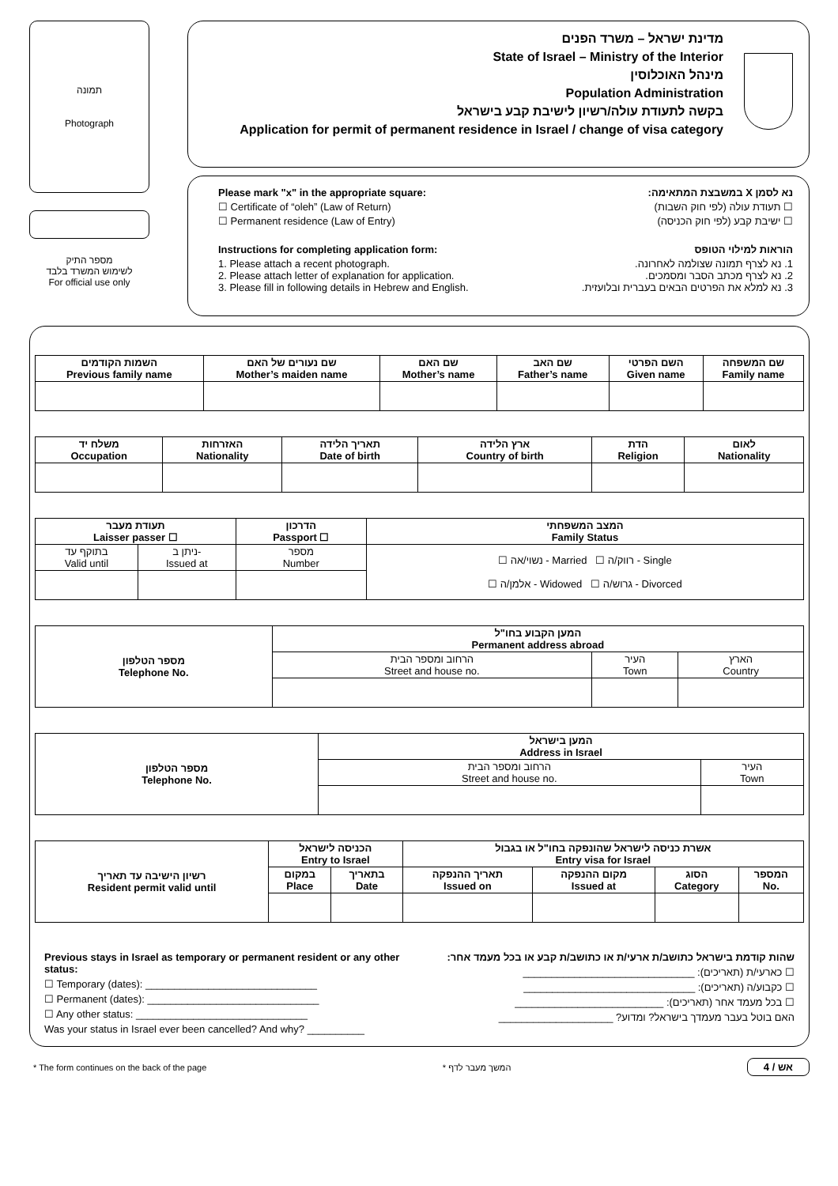תמונה
Photograph
מספר התיק
לשימוש המשרד בלבד
For official use only
מדינת ישראל – משרד הפנים
State of Israel – Ministry of the Interior
מינהל האוכלוסין
Population Administration
בקשה לתעודת עולה/רשיון לישיבת קבע בישראל
Application for permit of permanent residence in Israel / change of visa category
Please mark "x" in the appropriate square:
☐ Certificate of “oleh” (Law of Return)
☐ Permanent residence (Law of Entry)
Instructions for completing application form:
1. Please attach a recent photograph.
2. Please attach letter of explanation for application.
3. Please fill in following details in Hebrew and English.
נא לסמן X במשבצת המתאימה:
☐ תעודת עולה (לפי חוק השבות)
☐ ישיבת קבע (לפי חוק הכניסה)
הוראות למילוי הטופס
1. נא לצרף תמונה שצולמה לאחרונה.
2. נא לצרף מכתב הסבר ומסמכים.
3. נא למלא את הפרטים הבאים בעברית ובלועזית.
| השמות הקודמים Previous family name | שם נעורים של האם Mother’s maiden name | שם האם Mother’s name | שם האב Father’s name | השם הפרטי Given name | שם המשפחה Family name |
| --- | --- | --- | --- | --- | --- |
| משלח יד Occupation | האזרחות Nationality | תאריך הלידה Date of birth | ארץ הלידה Country of birth | הדת Religion | לאום Nationality |
| --- | --- | --- | --- | --- | --- |
| תעודת מעבר Laisser passer ☐ | | הדרכון Passport ☐ | המצב המשפחתי Family Status |
| --- | --- | --- | --- |
| בתוקף עד Valid until | ניתן ב- Issued at | מספר Number | ☐ נשוי/אה - Married ☐ רווק/ה - Single ☐ אלמן/ה - Widowed ☐ גרוש/ה - Divorced |
| מספר הטלפון Telephone No. | המען הקבוע בחו"ל Permanent address abroad | | |
| --- | --- | --- | --- |
| | הרחוב ומספר הבית Street and house no. | העיר Town | הארץ Country |
| מספר הטלפון Telephone No. | המען בישראל Address in Israel | |
| --- | --- | --- |
| | הרחוב ומספר הבית Street and house no. | העיר Town |
| רשיון הישיבה עד תאריך Resident permit valid until | הכניסה לישראל Entry to Israel | | אשרת כניסה לישראל שהונפקה בחו"ל או בגבול Entry visa for Israel | | | |
| --- | --- | --- | --- | --- | --- | --- |
| | במקום Place | בתאריך Date | תאריך ההנפקה Issued on | מקום ההנפקה Issued at | הסוג Category | המספר No. |
Previous stays in Israel as temporary or permanent resident or any other status:
☐ Temporary (dates): ______________________________
☐ Permanent (dates): ______________________________
☐ Any other status: ______________________________
Was your status in Israel ever been cancelled? And why? __________
שהות קודמת בישראל כתושב/ת ארעי/ת או כתושב/ת קבע או בכל מעמד אחר:
☐ כארעי/ת (תאריכים): ______________________________
☐ כקבוע/ה (תאריכים): ______________________________
☐ בכל מעמד אחר (תאריכים): __________________________
האם בוטל בעבר מעמדך בישראל? ומדוע? ____________________
* The form continues on the back of the page * המשך מעבר לדף אש / 4